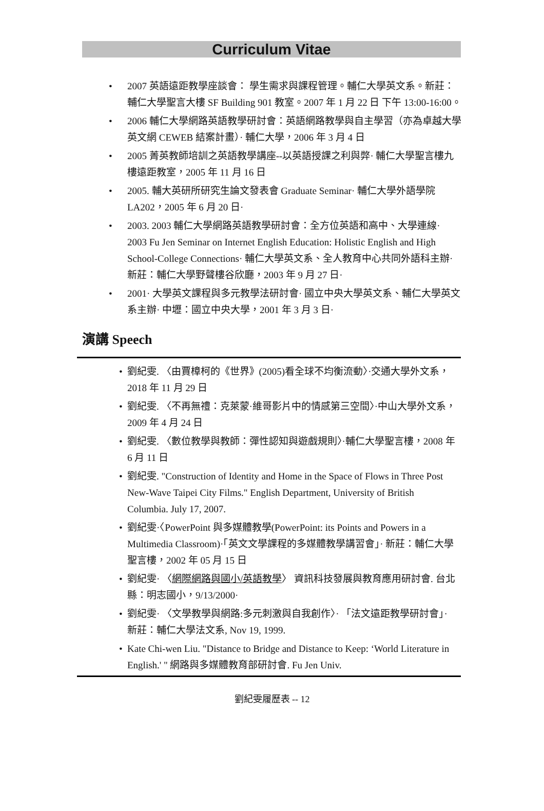Curriculum Vitae
• 2007 英語遠距教學座談會： 學生需求與課程管理。輔仁大學英文系。新莊：輔仁大學聖言大樓 SF Building 901 教室。2007 年 1 月 22 日 下午 13:00-16:00。
• 2006 輔仁大學網路英語教學研討會：英語網路教學與自主學習（亦為卓越大學英文網 CEWEB 結案計畫）· 輔仁大學，2006 年 3 月 4 日
• 2005 菁英教師培訓之英語教學講座--以英語授課之利與弊· 輔仁大學聖言樓九樓遠距教室，2005 年 11 月 16 日
• 2005. 輔大英研所研究生論文發表會 Graduate Seminar· 輔仁大學外語學院 LA202，2005 年 6 月 20 日·
• 2003. 2003 輔仁大學網路英語教學研討會：全方位英語和高中、大學連線· 2003 Fu Jen Seminar on Internet English Education: Holistic English and High School-College Connections· 輔仁大學英文系、全人教育中心共同外語科主辦· 新莊：輔仁大學野聲樓谷欣廳，2003 年 9 月 27 日·
• 2001· 大學英文課程與多元教學法研討會· 國立中央大學英文系、輔仁大學英文系主辦· 中壢：國立中央大學，2001 年 3 月 3 日·
演講 Speech
• 劉紀雯. 〈由賈樟柯的《世界》(2005)看全球不均衡流動〉·交通大學外文系，2018 年 11 月 29 日
• 劉紀雯. 〈不再無禮：克萊蒙·維哥影片中的情感第三空間〉·中山大學外文系，2009 年 4 月 24 日
• 劉紀雯. 〈數位教學與教師：彈性認知與遊戲規則〉·輔仁大學聖言樓，2008 年 6 月 11 日
• 劉紀雯. "Construction of Identity and Home in the Space of Flows in Three Post New-Wave Taipei City Films." English Department, University of British Columbia. July 17, 2007.
• 劉紀雯·〈PowerPoint 與多媒體教學(PowerPoint: its Points and Powers in a Multimedia Classroom)·「英文文學課程的多媒體教學講習會」· 新莊：輔仁大學聖言樓，2002 年 05 月 15 日
• 劉紀雯· 〈網際網路與國小/英語教學〉 資訊科技發展與教育應用研討會. 台北縣：明志國小，9/13/2000·
• 劉紀雯· 〈文學教學與網路:多元刺激與自我創作〉· 「法文遠距教學研討會」· 新莊：輔仁大學法文系, Nov 19, 1999.
• Kate Chi-wen Liu. "Distance to Bridge and Distance to Keep: ‘World Literature in English.' " 網路與多媒體教育部研討會. Fu Jen Univ.
劉紀雯履歷表 -- 12